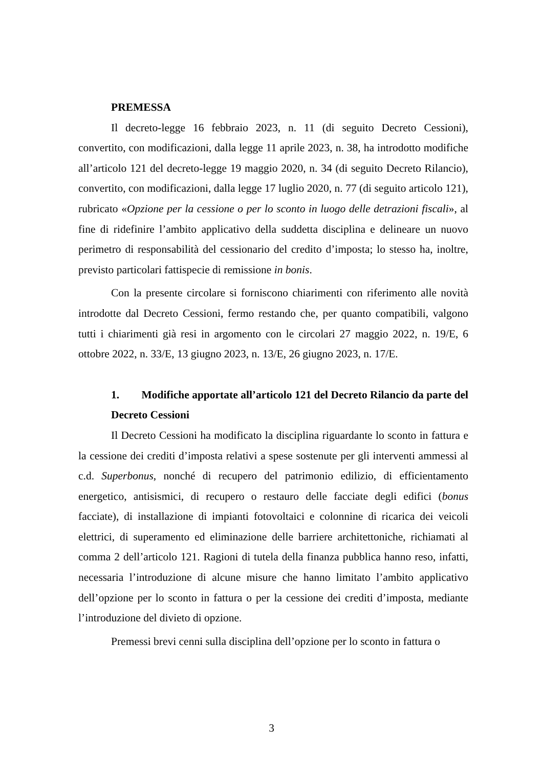PREMESSA
Il decreto-legge 16 febbraio 2023, n. 11 (di seguito Decreto Cessioni), convertito, con modificazioni, dalla legge 11 aprile 2023, n. 38, ha introdotto modifiche all’articolo 121 del decreto-legge 19 maggio 2020, n. 34 (di seguito Decreto Rilancio), convertito, con modificazioni, dalla legge 17 luglio 2020, n. 77 (di seguito articolo 121), rubricato «Opzione per la cessione o per lo sconto in luogo delle detrazioni fiscali», al fine di ridefinire l’ambito applicativo della suddetta disciplina e delineare un nuovo perimetro di responsabilità del cessionario del credito d’imposta; lo stesso ha, inoltre, previsto particolari fattispecie di remissione in bonis.
Con la presente circolare si forniscono chiarimenti con riferimento alle novità introdotte dal Decreto Cessioni, fermo restando che, per quanto compatibili, valgono tutti i chiarimenti già resi in argomento con le circolari 27 maggio 2022, n. 19/E, 6 ottobre 2022, n. 33/E, 13 giugno 2023, n. 13/E, 26 giugno 2023, n. 17/E.
1. Modifiche apportate all’articolo 121 del Decreto Rilancio da parte del Decreto Cessioni
Il Decreto Cessioni ha modificato la disciplina riguardante lo sconto in fattura e la cessione dei crediti d’imposta relativi a spese sostenute per gli interventi ammessi al c.d. Superbonus, nonché di recupero del patrimonio edilizio, di efficientamento energetico, antisismici, di recupero o restauro delle facciate degli edifici (bonus facciate), di installazione di impianti fotovoltaici e colonnine di ricarica dei veicoli elettrici, di superamento ed eliminazione delle barriere architettoniche, richiamati al comma 2 dell’articolo 121. Ragioni di tutela della finanza pubblica hanno reso, infatti, necessaria l’introduzione di alcune misure che hanno limitato l’ambito applicativo dell’opzione per lo sconto in fattura o per la cessione dei crediti d’imposta, mediante l’introduzione del divieto di opzione.
Premessi brevi cenni sulla disciplina dell’opzione per lo sconto in fattura o
3